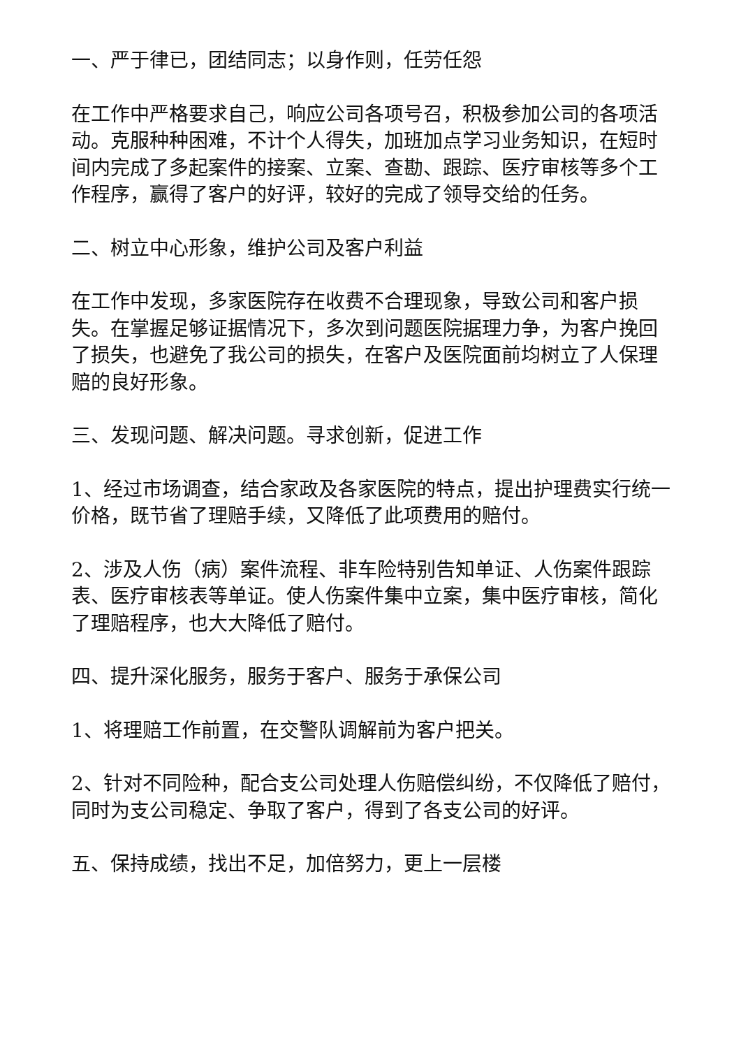一、严于律已，团结同志；以身作则，任劳任怨
在工作中严格要求自己，响应公司各项号召，积极参加公司的各项活动。克服种种困难，不计个人得失，加班加点学习业务知识，在短时间内完成了多起案件的接案、立案、查勘、跟踪、医疗审核等多个工作程序，赢得了客户的好评，较好的完成了领导交给的任务。
二、树立中心形象，维护公司及客户利益
在工作中发现，多家医院存在收费不合理现象，导致公司和客户损失。在掌握足够证据情况下，多次到问题医院据理力争，为客户挽回了损失，也避免了我公司的损失，在客户及医院面前均树立了人保理赔的良好形象。
三、发现问题、解决问题。寻求创新，促进工作
1、经过市场调查，结合家政及各家医院的特点，提出护理费实行统一价格，既节省了理赔手续，又降低了此项费用的赔付。
2、涉及人伤（病）案件流程、非车险特别告知单证、人伤案件跟踪表、医疗审核表等单证。使人伤案件集中立案，集中医疗审核，简化了理赔程序，也大大降低了赔付。
四、提升深化服务，服务于客户、服务于承保公司
1、将理赔工作前置，在交警队调解前为客户把关。
2、针对不同险种，配合支公司处理人伤赔偿纠纷，不仅降低了赔付，同时为支公司稳定、争取了客户，得到了各支公司的好评。
五、保持成绩，找出不足，加倍努力，更上一层楼